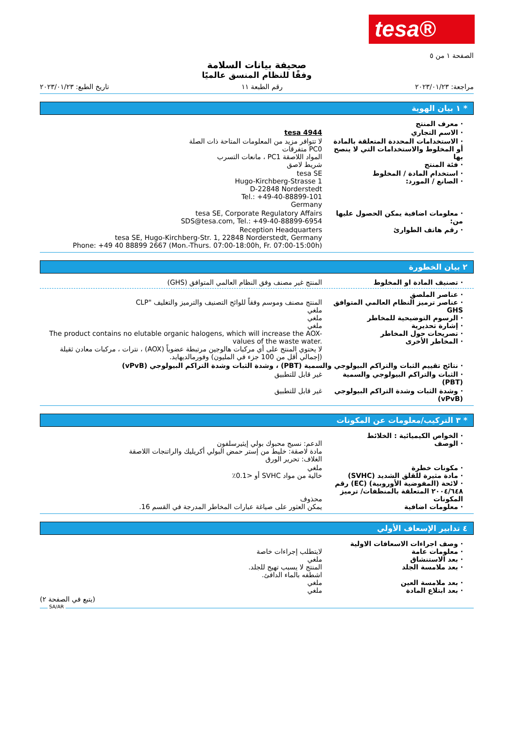tesa®
الصفحة ١ من ٥
صحيفة بيانات السلامة
وفقًا للنظام المنسق عالميًا
مراجعة: ٢٠٢٣/٠١/٢٣ رقم الطبعة ١١ تاريخ الطبع: ٢٠٢٣/٠١/٢٣
* ١ بيان الهوية
· معرف المنتج
· الاسم التجاري tesa 4944
· الاستخدامات المحددة المتعلقة بالمادة أو المخلوط والاستخدامات التي لا ينصح بها
· فئة المنتج
لا تتوافر مزيد من المعلومات المتاحة ذات الصلة
PC0 متفرقات
المواد اللاصقة PC1 ، مانعات التسرب
شريط لاصق
· استخدام المادة / المخلوط
· الصانع / المورد:
tesa SE
Hugo-Kirchberg-Strasse 1
D-22848 Norderstedt
Tel.: +49-40-88899-101
Germany
· معلومات اضافية يمكن الحصول عليها من:
tesa SE, Corporate Regulatory Affairs
SDS@tesa.com, Tel.: +49-40-88899-6954
· رقم هاتف الطوارئ Reception Headquarters
tesa SE, Hugo-Kirchberg-Str. 1, 22848 Norderstedt, Germany
Phone: +49 40 88899 2667 (Mon.-Thurs. 07:00-18:00h, Fr. 07:00-15:00h)
٢ بيان الخطورة
· تصنيف المادة او المخلوط المنتج غير مصنف وفق النظام العالمي المتوافق (GHS)
· عناصر الملصق
· عناصر ترميز النظام العالمي المتوافق GHS
· الرسوم التوضيحية للمخاطر
· إشارة تحذيرية
· تصريحات حول المخاطر
· المخاطر الأخرى
المنتج مصنف وموسم وفقاً للوائح التصنيف والترميز والتغليف "CLP
ملغي
ملغي
ملغي
The product contains no elutable organic halogens, which will increase the AOX-values of the waste water.
لا يحتوي المنتج على أي مركبات هالوجين مرتبطة عضوياً (AOX) ، نترات ، مركبات معادن ثقيلة (إجمالي أقل من 100 جزء في المليون) وفورمالديهايد.
· نتائج تقييم الثبات والتراكم البيولوجي والسمية (PBT) ، وشدة الثبات وشدة التراكم البيولوجي (vPvB)
· الثبات والتراكم البيولوجي والسمية (PBT)
غير قابل للتطبيق
· وشدة الثبات وشدة التراكم البيولوجي (vPvB)
غير قابل للتطبيق
* ٣ التركيب/معلومات عن المكونات
· الخواص الكيميائية : الخلائط
· الوصف
الدعم: نسيج محبوك بولي إيثيرسلفون
مادة لاصقة: خليط من إستر حمض البولي أكريليك والراتنجات اللاصقة
الغلاف: تحرير الورق
· مكونات خطرة
· مادة مثيرة للقلق الشديد (SVHC)
· لائحة (المفوضية الأوروبية) (EC) رقم ٢٠٠٤/٦٤٨ المتعلقة بالمنظفات/ ترميز المكونات
· معلومات اضافية
ملغي
خالية من مواد SVHC أو <0.1٪
محذوف
يمكن العثور على صياغة عبارات المخاطر المدرجة في القسم 16.
٤ تدابير الإسعاف الأولي
· وصف اجراءات الاسعافات الاولية
· معلومات عامة
· بعد الاستنشاق
· بعد ملامسة الجلد
· بعد ملامسة العين
· بعد ابتلاع المادة
لايتطلب إجراءات خاصة
ملغي
المنتج لا يسبب تهيج للجلد.
اشطفه بالماء الدافئ.
ملغي
ملغي
(يتبع في الصفحة ٢)
SA/AR